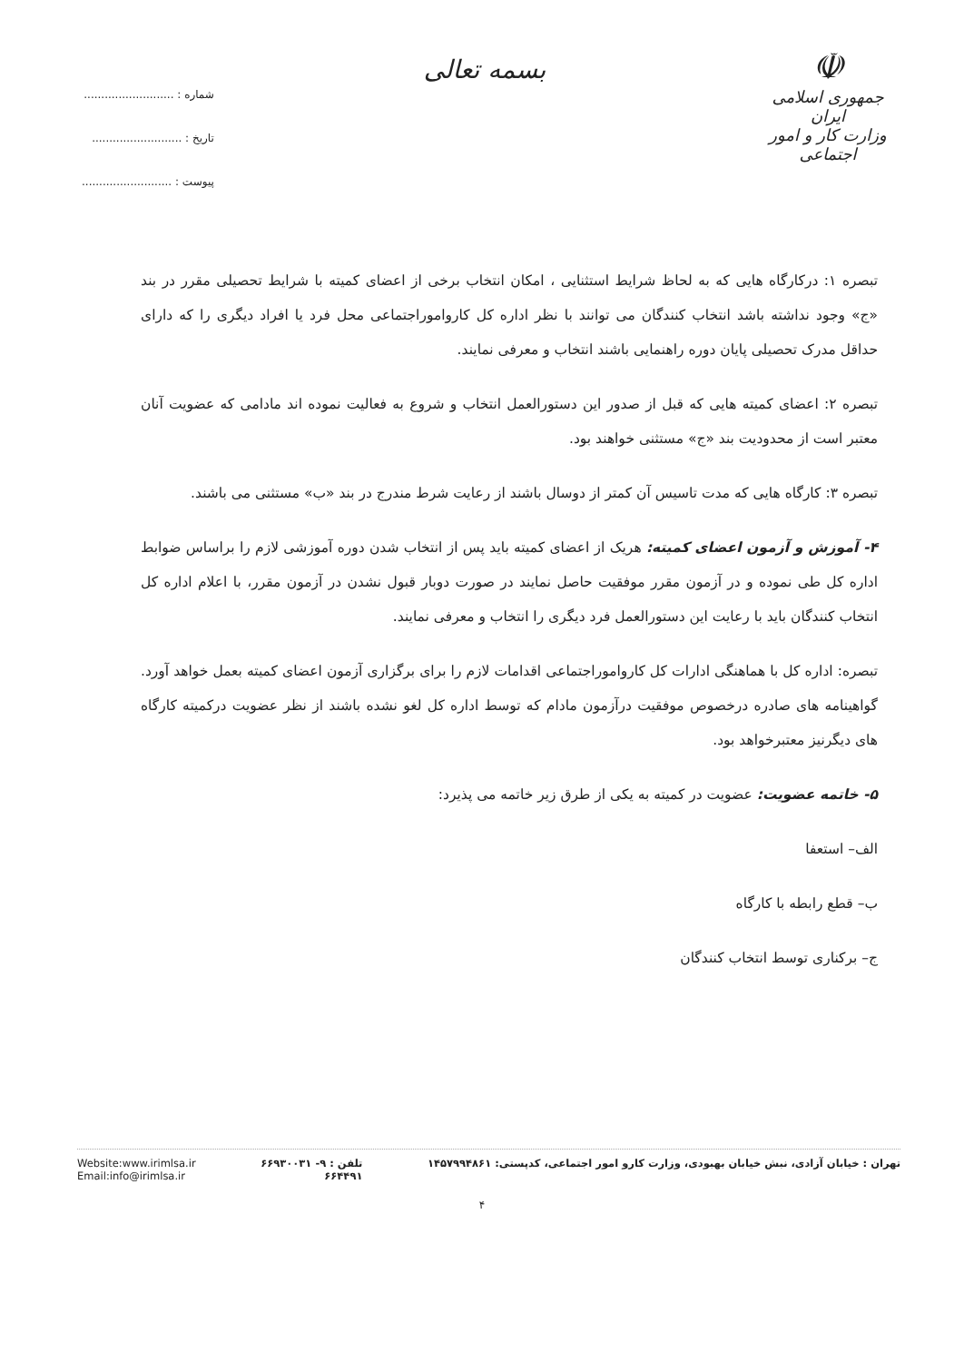☫
جمهوری اسلامی ایران
وزارت کار و امور اجتماعی
بسمه تعالی
شماره : ..........................
تاریخ : ..........................
پیوست : ..........................
تبصره ۱: درکارگاه هایی که به لحاظ شرایط استثنایی ، امکان انتخاب برخی از اعضای کمیته با شرایط تحصیلی مقرر در بند «ج» وجود نداشته باشد انتخاب کنندگان می توانند با نظر اداره کل کاروامور‌اجتماعی محل فرد یا افراد دیگری را که دارای حداقل مدرک تحصیلی پایان دوره راهنمایی باشند انتخاب و معرفی نمایند.
تبصره ۲: اعضای کمیته هایی که قبل از صدور این دستورالعمل انتخاب و شروع به فعالیت نموده اند مادامی که عضویت آنان معتبر است از محدودیت بند «ج» مستثنی خواهند بود.
تبصره ۳: کارگاه هایی که مدت تاسیس آن کمتر از دوسال باشند از رعایت شرط مندرج در بند «ب» مستثنی می باشند.
۴- آموزش و آزمون اعضای کمیته: هریک از اعضای کمیته باید پس از انتخاب شدن دوره آموزشی لازم را براساس ضوابط اداره کل طی نموده و در آزمون مقرر موفقیت حاصل نمایند در صورت دوبار قبول نشدن در آزمون مقرر، با اعلام اداره کل انتخاب کنندگان باید با رعایت این دستورالعمل فرد دیگری را انتخاب و معرفی نمایند.
تبصره: اداره کل با هماهنگی ادارات کل کاروامور‌اجتماعی اقدامات لازم را برای برگزاری آزمون اعضای کمیته بعمل خواهد آورد. گواهینامه های صادره درخصوص موفقیت درآزمون مادام که توسط اداره کل لغو نشده باشند از نظر عضویت درکمیته کارگاه های دیگرنیز معتبرخواهد بود.
۵- خاتمه عضویت: عضویت در کمیته به یکی از طرق زیر خاتمه می پذیرد:
الف– استعفا
ب– قطع رابطه با کارگاه
ج– برکناری توسط انتخاب کنندگان
تهران : خیابان آزادی، نبش خیابان بهبودی، وزارت کارو امور اجتماعی، کدپستی: ۱۴۵۷۹۹۴۸۶۱
تلفن : ۹- ۶۶۹۳۰۰۳۱
۶۶۴۴۹۱
Website:www.irimlsa.ir
Email:info@irimlsa.ir
۴